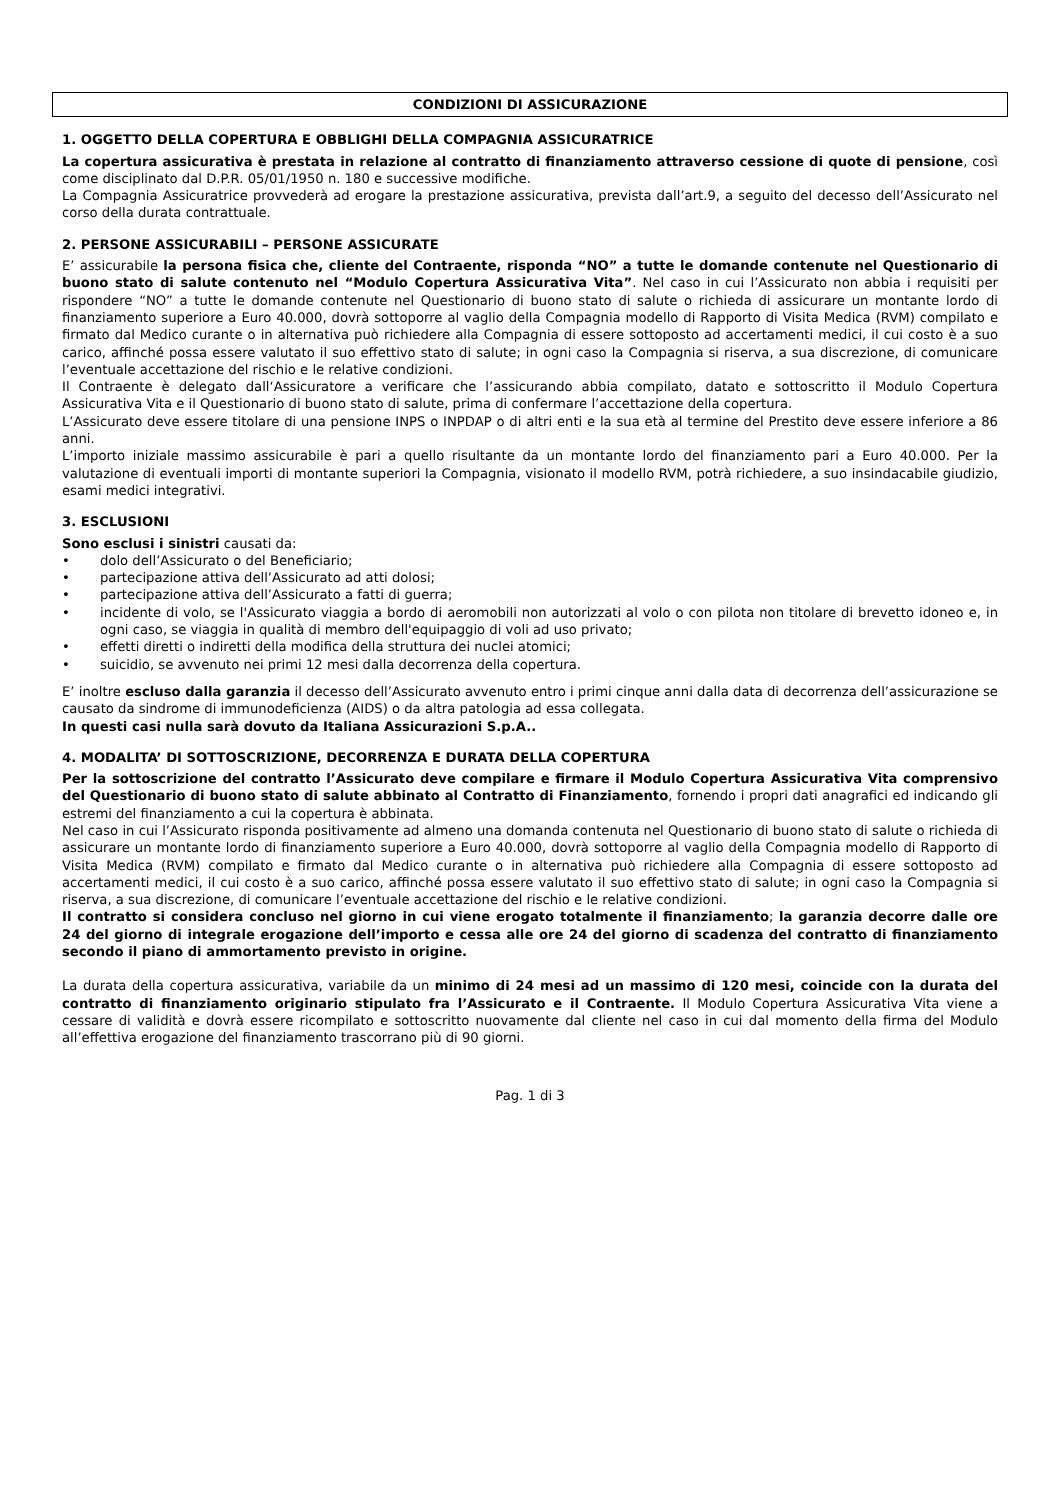CONDIZIONI DI ASSICURAZIONE
1. OGGETTO DELLA COPERTURA E OBBLIGHI DELLA COMPAGNIA ASSICURATRICE
La copertura assicurativa è prestata in relazione al contratto di finanziamento attraverso cessione di quote di pensione, così come disciplinato dal D.P.R. 05/01/1950 n. 180 e successive modifiche.
La Compagnia Assicuratrice provvederà ad erogare la prestazione assicurativa, prevista dall’art.9, a seguito del decesso dell’Assicurato nel corso della durata contrattuale.
2. PERSONE ASSICURABILI – PERSONE ASSICURATE
E’ assicurabile la persona fisica che, cliente del Contraente, risponda “NO” a tutte le domande contenute nel Questionario di buono stato di salute contenuto nel “Modulo Copertura Assicurativa Vita”. Nel caso in cui l’Assicurato non abbia i requisiti per rispondere “NO” a tutte le domande contenute nel Questionario di buono stato di salute o richieda di assicurare un montante lordo di finanziamento superiore a Euro 40.000, dovrà sottoporre al vaglio della Compagnia modello di Rapporto di Visita Medica (RVM) compilato e firmato dal Medico curante o in alternativa può richiedere alla Compagnia di essere sottoposto ad accertamenti medici, il cui costo è a suo carico, affinché possa essere valutato il suo effettivo stato di salute; in ogni caso la Compagnia si riserva, a sua discrezione, di comunicare l’eventuale accettazione del rischio e le relative condizioni.
Il Contraente è delegato dall‘Assicuratore a verificare che l’assicurando abbia compilato, datato e sottoscritto il Modulo Copertura Assicurativa Vita e il Questionario di buono stato di salute, prima di confermare l’accettazione della copertura.
L’Assicurato deve essere titolare di una pensione INPS o INPDAP o di altri enti e la sua età al termine del Prestito deve essere inferiore a 86 anni.
L’importo iniziale massimo assicurabile è pari a quello risultante da un montante lordo del finanziamento pari a Euro 40.000. Per la valutazione di eventuali importi di montante superiori la Compagnia, visionato il modello RVM, potrà richiedere, a suo insindacabile giudizio, esami medici integrativi.
3. ESCLUSIONI
Sono esclusi i sinistri causati da:
• dolo dell’Assicurato o del Beneficiario;
• partecipazione attiva dell’Assicurato ad atti dolosi;
• partecipazione attiva dell’Assicurato a fatti di guerra;
• incidente di volo, se l'Assicurato viaggia a bordo di aeromobili non autorizzati al volo o con pilota non titolare di brevetto idoneo e, in ogni caso, se viaggia in qualità di membro dell'equipaggio di voli ad uso privato;
• effetti diretti o indiretti della modifica della struttura dei nuclei atomici;
• suicidio, se avvenuto nei primi 12 mesi dalla decorrenza della copertura.
E’ inoltre escluso dalla garanzia il decesso dell’Assicurato avvenuto entro i primi cinque anni dalla data di decorrenza dell’assicurazione se causato da sindrome di immunodeficienza (AIDS) o da altra patologia ad essa collegata.
In questi casi nulla sarà dovuto da Italiana Assicurazioni S.p.A..
4. MODALITA’ DI SOTTOSCRIZIONE, DECORRENZA E DURATA DELLA COPERTURA
Per la sottoscrizione del contratto l’Assicurato deve compilare e firmare il Modulo Copertura Assicurativa Vita comprensivo del Questionario di buono stato di salute abbinato al Contratto di Finanziamento, fornendo i propri dati anagrafici ed indicando gli estremi del finanziamento a cui la copertura è abbinata.
Nel caso in cui l’Assicurato risponda positivamente ad almeno una domanda contenuta nel Questionario di buono stato di salute o richieda di assicurare un montante lordo di finanziamento superiore a Euro 40.000, dovrà sottoporre al vaglio della Compagnia modello di Rapporto di Visita Medica (RVM) compilato e firmato dal Medico curante o in alternativa può richiedere alla Compagnia di essere sottoposto ad accertamenti medici, il cui costo è a suo carico, affinché possa essere valutato il suo effettivo stato di salute; in ogni caso la Compagnia si riserva, a sua discrezione, di comunicare l’eventuale accettazione del rischio e le relative condizioni.
Il contratto si considera concluso nel giorno in cui viene erogato totalmente il finanziamento; la garanzia decorre dalle ore 24 del giorno di integrale erogazione dell’importo e cessa alle ore 24 del giorno di scadenza del contratto di finanziamento secondo il piano di ammortamento previsto in origine.
La durata della copertura assicurativa, variabile da un minimo di 24 mesi ad un massimo di 120 mesi, coincide con la durata del contratto di finanziamento originario stipulato fra l’Assicurato e il Contraente. Il Modulo Copertura Assicurativa Vita viene a cessare di validità e dovrà essere ricompilato e sottoscritto nuovamente dal cliente nel caso in cui dal momento della firma del Modulo all’effettiva erogazione del finanziamento trascorrano più di 90 giorni.
Pag. 1 di 3